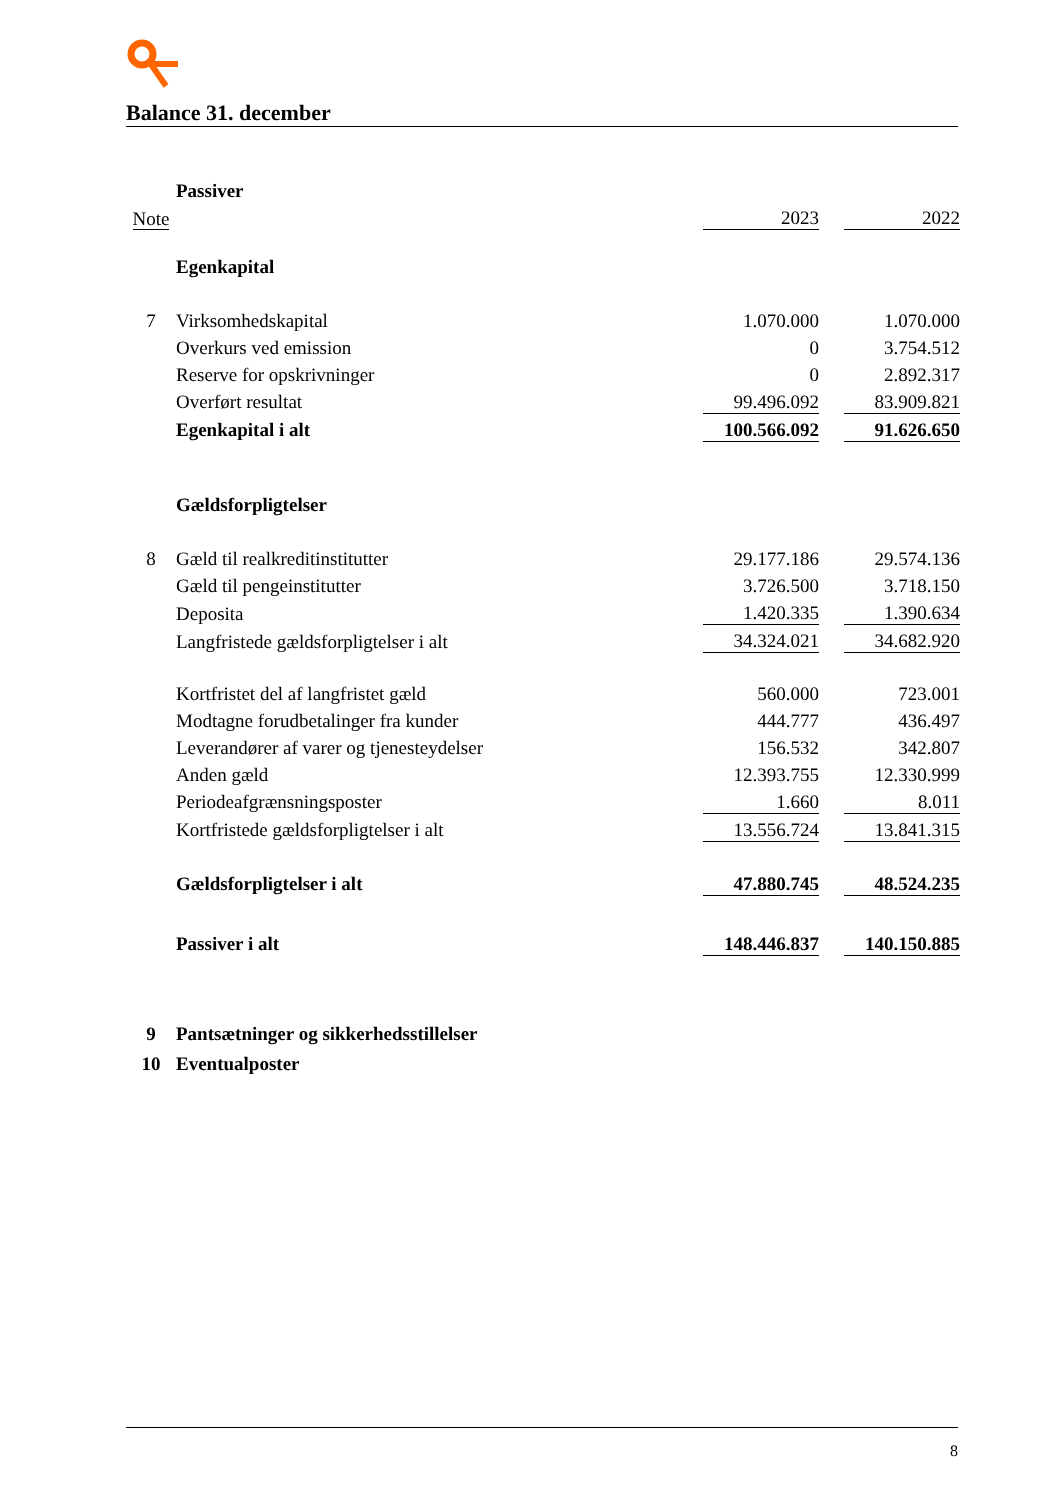Balance 31. december
| | Passiver | | | |
| Note | | 2023 | | 2022 |
| | Egenkapital | | | |
| 7 | Virksomhedskapital | 1.070.000 | | 1.070.000 |
| | Overkurs ved emission | 0 | | 3.754.512 |
| | Reserve for opskrivninger | 0 | | 2.892.317 |
| | Overført resultat | 99.496.092 | | 83.909.821 |
| | Egenkapital i alt | 100.566.092 | | 91.626.650 |
| | Gældsforpligtelser | | | |
| 8 | Gæld til realkreditinstitutter | 29.177.186 | | 29.574.136 |
| | Gæld til pengeinstitutter | 3.726.500 | | 3.718.150 |
| | Deposita | 1.420.335 | | 1.390.634 |
| | Langfristede gældsforpligtelser i alt | 34.324.021 | | 34.682.920 |
| | Kortfristet del af langfristet gæld | 560.000 | | 723.001 |
| | Modtagne forudbetalinger fra kunder | 444.777 | | 436.497 |
| | Leverandører af varer og tjenesteydelser | 156.532 | | 342.807 |
| | Anden gæld | 12.393.755 | | 12.330.999 |
| | Periodeafgrænsningsposter | 1.660 | | 8.011 |
| | Kortfristede gældsforpligtelser i alt | 13.556.724 | | 13.841.315 |
| | Gældsforpligtelser i alt | 47.880.745 | | 48.524.235 |
| | Passiver i alt | 148.446.837 | | 140.150.885 |
| 9 | Pantsætninger og sikkerhedsstillelser | | | |
| 10 | Eventualposter | | | |
8